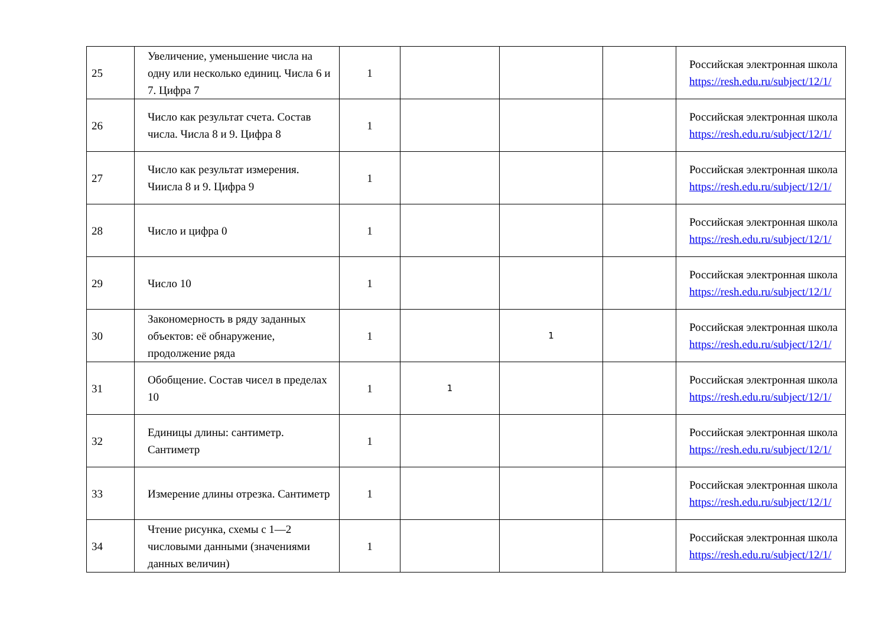| 25 | Увеличение, уменьшение числа на одну или несколько единиц. Числа 6 и 7. Цифра 7 | 1 | | | | Российская электронная школа https://resh.edu.ru/subject/12/1/ |
| 26 | Число как результат счета. Состав числа. Числа 8 и 9. Цифра 8 | 1 | | | | Российская электронная школа https://resh.edu.ru/subject/12/1/ |
| 27 | Число как результат измерения. Чиисла 8 и 9. Цифра 9 | 1 | | | | Российская электронная школа https://resh.edu.ru/subject/12/1/ |
| 28 | Число и цифра 0 | 1 | | | | Российская электронная школа https://resh.edu.ru/subject/12/1/ |
| 29 | Число 10 | 1 | | | | Российская электронная школа https://resh.edu.ru/subject/12/1/ |
| 30 | Закономерность в ряду заданных объектов: её обнаружение, продолжение ряда | 1 | | 1 | | Российская электронная школа https://resh.edu.ru/subject/12/1/ |
| 31 | Обобщение. Состав чисел в пределах 10 | 1 | 1 | | | Российская электронная школа https://resh.edu.ru/subject/12/1/ |
| 32 | Единицы длины: сантиметр. Сантиметр | 1 | | | | Российская электронная школа https://resh.edu.ru/subject/12/1/ |
| 33 | Измерение длины отрезка. Сантиметр | 1 | | | | Российская электронная школа https://resh.edu.ru/subject/12/1/ |
| 34 | Чтение рисунка, схемы с 1—2 числовыми данными (значениями данных величин) | 1 | | | | Российская электронная школа https://resh.edu.ru/subject/12/1/ |